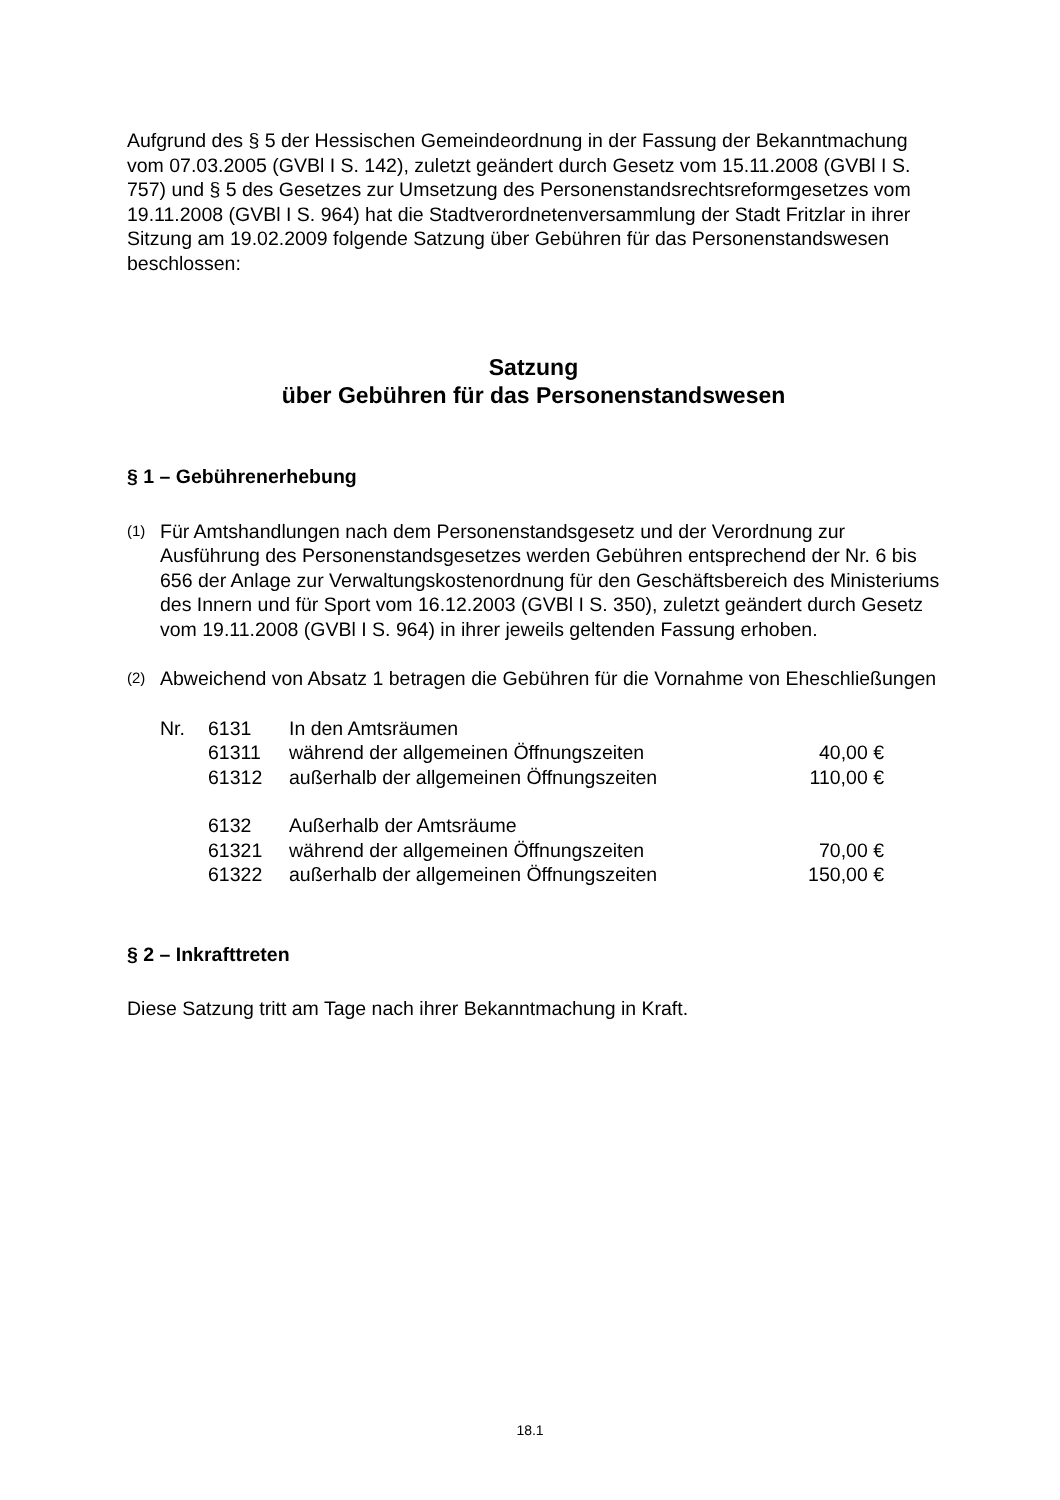Aufgrund des § 5 der Hessischen Gemeindeordnung in der Fassung der Bekanntmachung vom 07.03.2005 (GVBl I S. 142), zuletzt geändert durch Gesetz vom 15.11.2008 (GVBl I S. 757) und § 5 des Gesetzes zur Umsetzung des Personenstandsrechtsreformgesetzes vom 19.11.2008 (GVBl I S. 964) hat die Stadtverordnetenversammlung der Stadt Fritzlar in ihrer Sitzung am 19.02.2009 folgende Satzung über Gebühren für das Personenstandswesen beschlossen:
Satzung
über Gebühren für das Personenstandswesen
§ 1 – Gebührenerhebung
(1)
Für Amtshandlungen nach dem Personenstandsgesetz und der Verordnung zur Ausführung des Personenstandsgesetzes werden Gebühren entsprechend der Nr. 6 bis 656 der Anlage zur Verwaltungskostenordnung für den Geschäftsbereich des Ministeriums des Innern und für Sport vom 16.12.2003 (GVBl I S. 350), zuletzt geändert durch Gesetz vom 19.11.2008 (GVBl I S. 964) in ihrer jeweils geltenden Fassung erhoben.
(2)
Abweichend von Absatz 1 betragen die Gebühren für die Vornahme von Eheschließungen
| Nr. | 6131 | In den Amtsräumen | |
| | 61311 | während der allgemeinen Öffnungszeiten | 40,00 € |
| | 61312 | außerhalb der allgemeinen Öffnungszeiten | 110,00 € |
| | 6132 | Außerhalb der Amtsräume | |
| | 61321 | während der allgemeinen Öffnungszeiten | 70,00 € |
| | 61322 | außerhalb der allgemeinen Öffnungszeiten | 150,00 € |
§ 2 – Inkrafttreten
Diese Satzung tritt am Tage nach ihrer Bekanntmachung in Kraft.
18.1